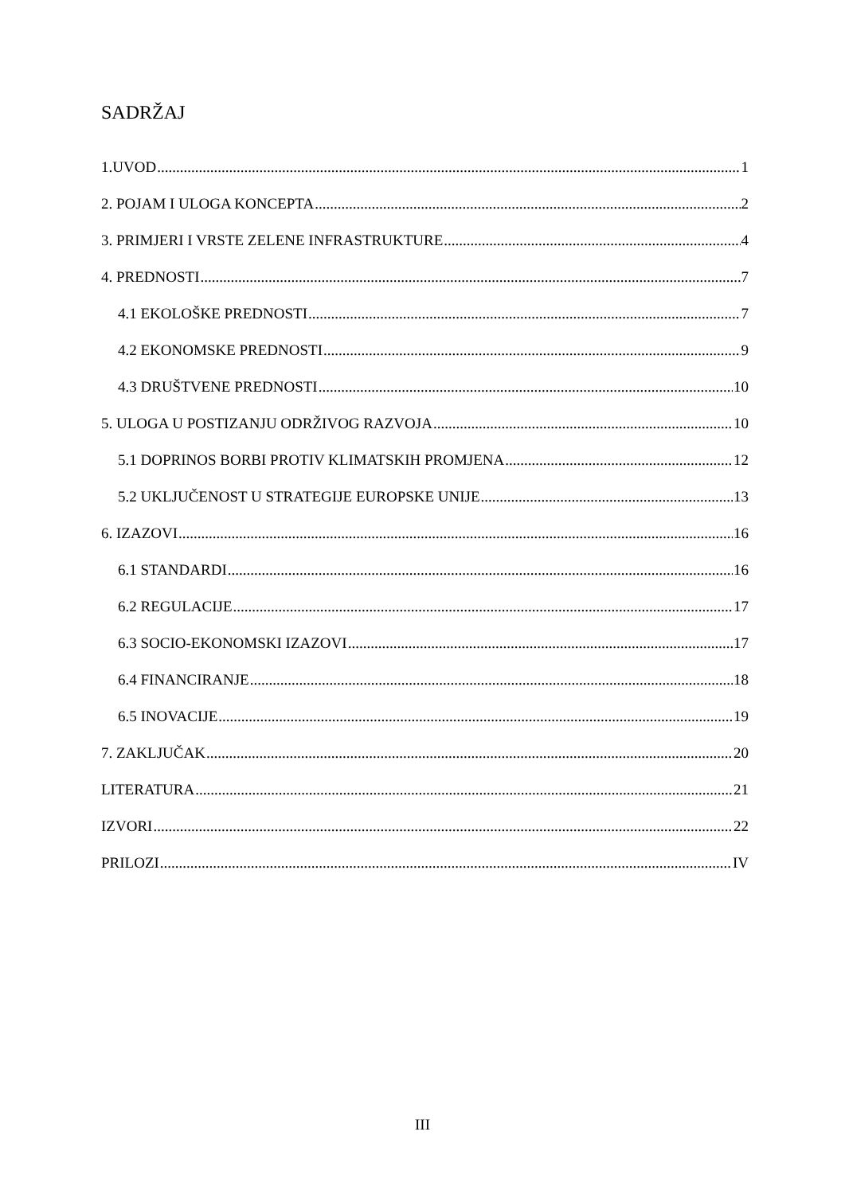SADRŽAJ
1.UVOD 1
2. POJAM I ULOGA KONCEPTA 2
3. PRIMJERI I VRSTE ZELENE INFRASTRUKTURE 4
4. PREDNOSTI 7
4.1 EKOLOŠKE PREDNOSTI 7
4.2 EKONOMSKE PREDNOSTI 9
4.3 DRUŠTVENE PREDNOSTI 10
5. ULOGA U POSTIZANJU ODRŽIVOG RAZVOJA 10
5.1 DOPRINOS BORBI PROTIV KLIMATSKIH PROMJENA 12
5.2 UKLJUČENOST U STRATEGIJE EUROPSKE UNIJE 13
6. IZAZOVI 16
6.1 STANDARDI 16
6.2 REGULACIJE 17
6.3 SOCIO-EKONOMSKI IZAZOVI 17
6.4 FINANCIRANJE 18
6.5 INOVACIJE 19
7. ZAKLJUČAK 20
LITERATURA 21
IZVORI 22
PRILOZI IV
III